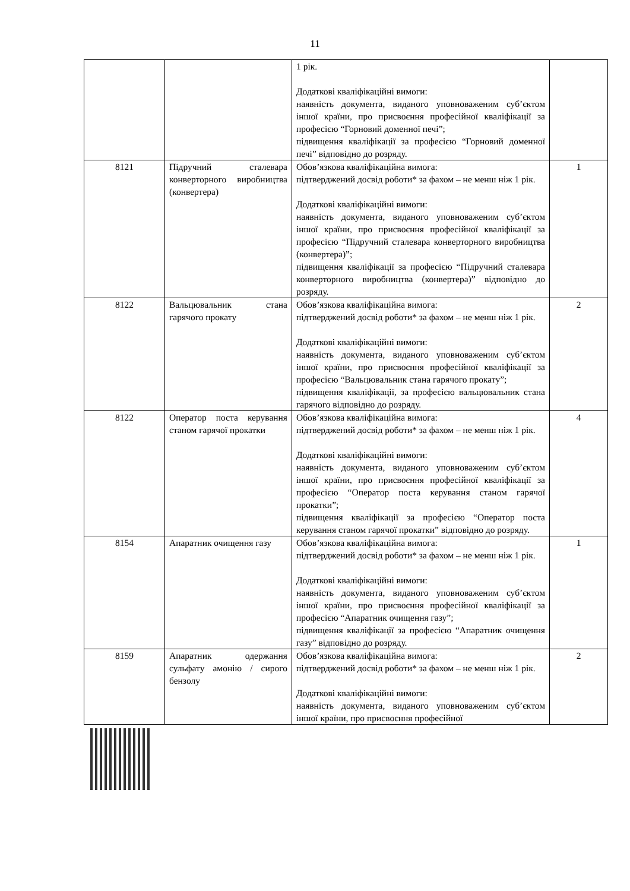11
| | | 1 рік. Додаткові кваліфікаційні вимоги: наявність документа, виданого уповноваженим суб’єктом іншої країни, про присвоєння професійної кваліфікації за професією “Горновий доменної печі”; підвищення кваліфікації за професією “Горновий доменної печі” відповідно до розряду. | |
| 8121 | Підручний сталевара конверторного виробництва (конвертера) | Обов’язкова кваліфікаційна вимога: підтверджений досвід роботи* за фахом – не менш ніж 1 рік. Додаткові кваліфікаційні вимоги: наявність документа, виданого уповноваженим суб’єктом іншої країни, про присвоєння професійної кваліфікації за професією “Підручний сталевара конверторного виробництва (конвертера)”; підвищення кваліфікації за професією “Підручний сталевара конверторного виробництва (конвертера)” відповідно до розряду. | 1 |
| 8122 | Вальцювальник стана гарячого прокату | Обов’язкова кваліфікаційна вимога: підтверджений досвід роботи* за фахом – не менш ніж 1 рік. Додаткові кваліфікаційні вимоги: наявність документа, виданого уповноваженим суб’єктом іншої країни, про присвоєння професійної кваліфікації за професією “Вальцювальник стана гарячого прокату”; підвищення кваліфікації, за професією вальцювальник стана гарячого відповідно до розряду. | 2 |
| 8122 | Оператор поста керування станом гарячої прокатки | Обов’язкова кваліфікаційна вимога: підтверджений досвід роботи* за фахом – не менш ніж 1 рік. Додаткові кваліфікаційні вимоги: наявність документа, виданого уповноваженим суб’єктом іншої країни, про присвоєння професійної кваліфікації за професією “Оператор поста керування станом гарячої прокатки”; підвищення кваліфікації за професією “Оператор поста керування станом гарячої прокатки” відповідно до розряду. | 4 |
| 8154 | Апаратник очищення газу | Обов’язкова кваліфікаційна вимога: підтверджений досвід роботи* за фахом – не менш ніж 1 рік. Додаткові кваліфікаційні вимоги: наявність документа, виданого уповноваженим суб’єктом іншої країни, про присвоєння професійної кваліфікації за професією “Апаратник очищення газу”; підвищення кваліфікації за професією “Апаратник очищення газу” відповідно до розряду. | 1 |
| 8159 | Апаратник одержання сульфату амонію / сирого бензолу | Обов’язкова кваліфікаційна вимога: підтверджений досвід роботи* за фахом – не менш ніж 1 рік. Додаткові кваліфікаційні вимоги: наявність документа, виданого уповноваженим суб’єктом іншої країни, про присвоєння професійної | 2 |